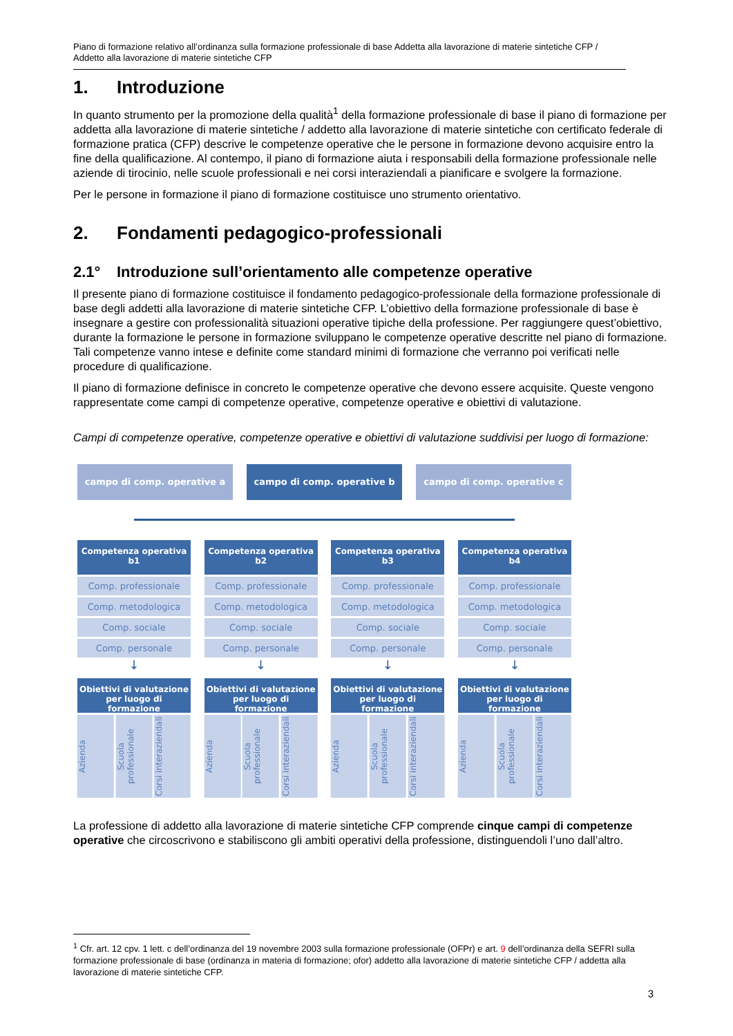Piano di formazione relativo all’ordinanza sulla formazione professionale di base Addetta alla lavorazione di materie sintetiche CFP / Addetto alla lavorazione di materie sintetiche CFP
1. Introduzione
In quanto strumento per la promozione della qualità<sup>1</sup> della formazione professionale di base il piano di formazione per addetta alla lavorazione di materie sintetiche / addetto alla lavorazione di materie sintetiche con certificato federale di formazione pratica (CFP) descrive le competenze operative che le persone in formazione devono acquisire entro la fine della qualificazione. Al contempo, il piano di formazione aiuta i responsabili della formazione professionale nelle aziende di tirocinio, nelle scuole professionali e nei corsi interaziendali a pianificare e svolgere la formazione.
Per le persone in formazione il piano di formazione costituisce uno strumento orientativo.
2. Fondamenti pedagogico-professionali
2.1° Introduzione sull’orientamento alle competenze operative
Il presente piano di formazione costituisce il fondamento pedagogico-professionale della formazione professionale di base degli addetti alla lavorazione di materie sintetiche CFP. L’obiettivo della formazione professionale di base è insegnare a gestire con professionalità situazioni operative tipiche della professione. Per raggiungere quest’obiettivo, durante la formazione le persone in formazione sviluppano le competenze operative descritte nel piano di formazione. Tali competenze vanno intese e definite come standard minimi di formazione che verranno poi verificati nelle procedure di qualificazione.
Il piano di formazione definisce in concreto le competenze operative che devono essere acquisite. Queste vengono rappresentate come campi di competenze operative, competenze operative e obiettivi di valutazione.
Campi di competenze operative, competenze operative e obiettivi di valutazione suddivisi per luogo di formazione:
campo di comp. operative a campo di comp. operative b campo di comp. operative c
Competenza operativa b1
Comp. professionale
Comp. metodologica
Comp. sociale
Comp. personale
↓
Obiettivi di valutazione per luogo di formazione
Azienda
Scuola professionale
Corsi interaziendali
Competenza operativa b2
Comp. professionale
Comp. metodologica
Comp. sociale
Comp. personale
↓
Obiettivi di valutazione per luogo di formazione
Azienda
Scuola professionale
Corsi interaziendali
Competenza operativa b3
Comp. professionale
Comp. metodologica
Comp. sociale
Comp. personale
↓
Obiettivi di valutazione per luogo di formazione
Azienda
Scuola professionale
Corsi interaziendali
Competenza operativa b4
Comp. professionale
Comp. metodologica
Comp. sociale
Comp. personale
↓
Obiettivi di valutazione per luogo di formazione
Azienda
Scuola professionale
Corsi interaziendali
La professione di addetto alla lavorazione di materie sintetiche CFP comprende cinque campi di competenze operative che circoscrivono e stabiliscono gli ambiti operativi della professione, distinguendoli l’uno dall’altro.
<sup>1</sup> Cfr. art. 12 cpv. 1 lett. c dell’ordinanza del 19 novembre 2003 sulla formazione professionale (OFPr) e art. 9 dell’ordinanza della SEFRI sulla formazione professionale di base (ordinanza in materia di formazione; ofor) addetto alla lavorazione di materie sintetiche CFP / addetta alla lavorazione di materie sintetiche CFP.
3